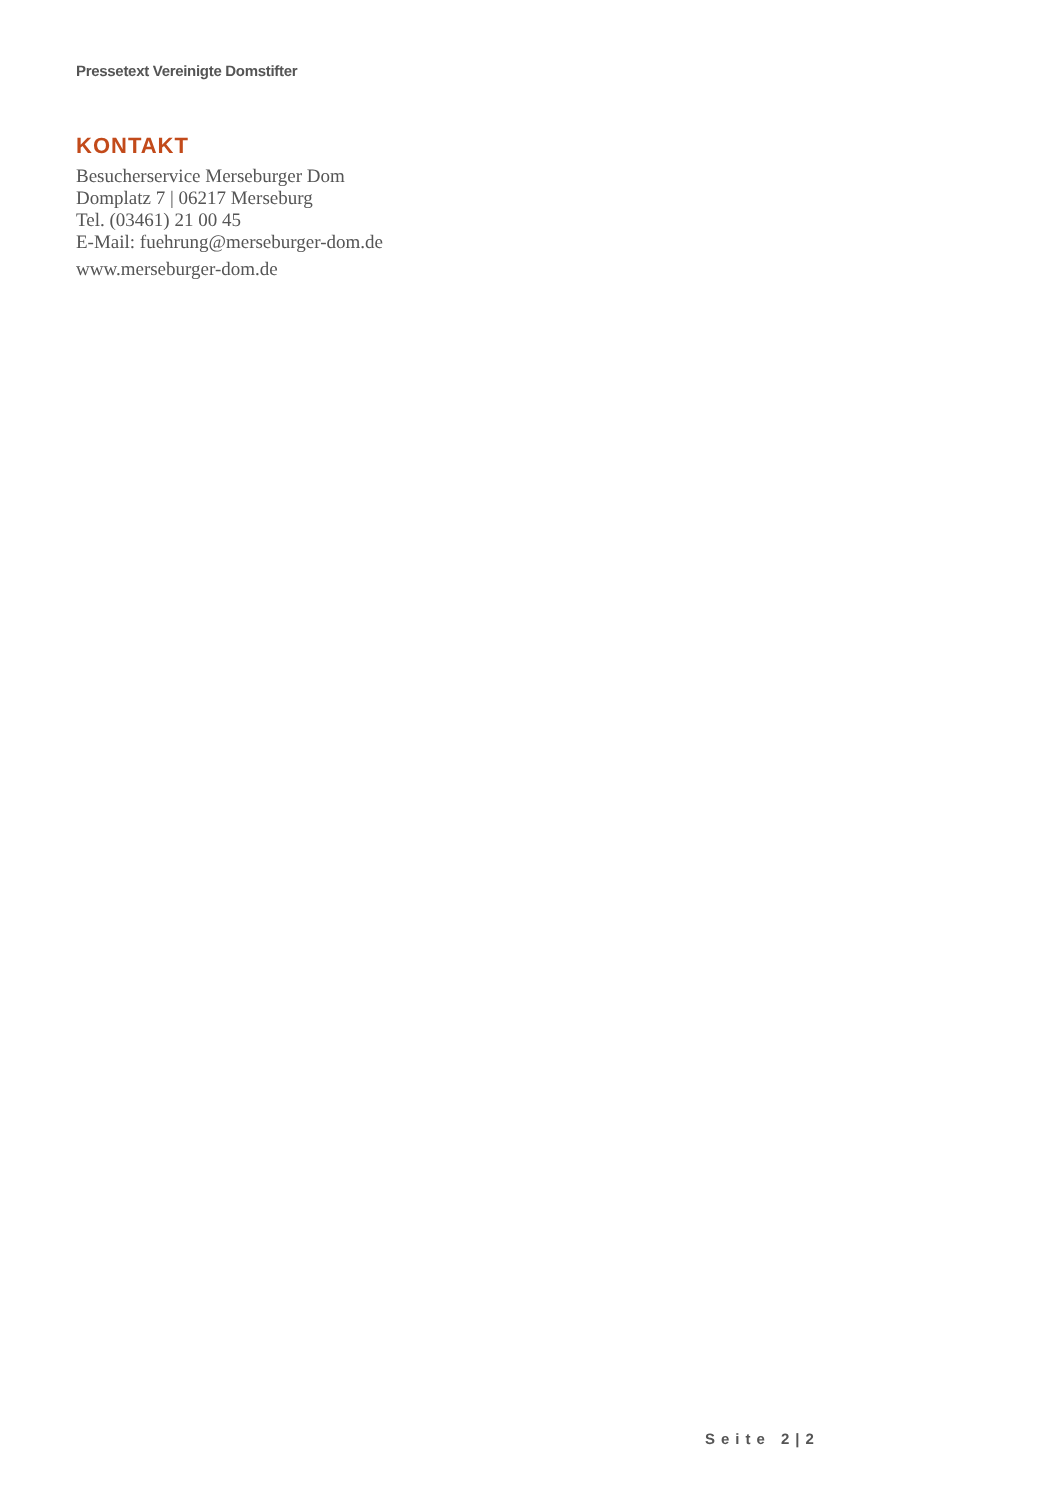Pressetext Vereinigte Domstifter
KONTAKT
Besucherservice Merseburger Dom
Domplatz 7 | 06217 Merseburg
Tel. (03461) 21 00 45
E-Mail: fuehrung@merseburger-dom.de
www.merseburger-dom.de
Seite 2|2